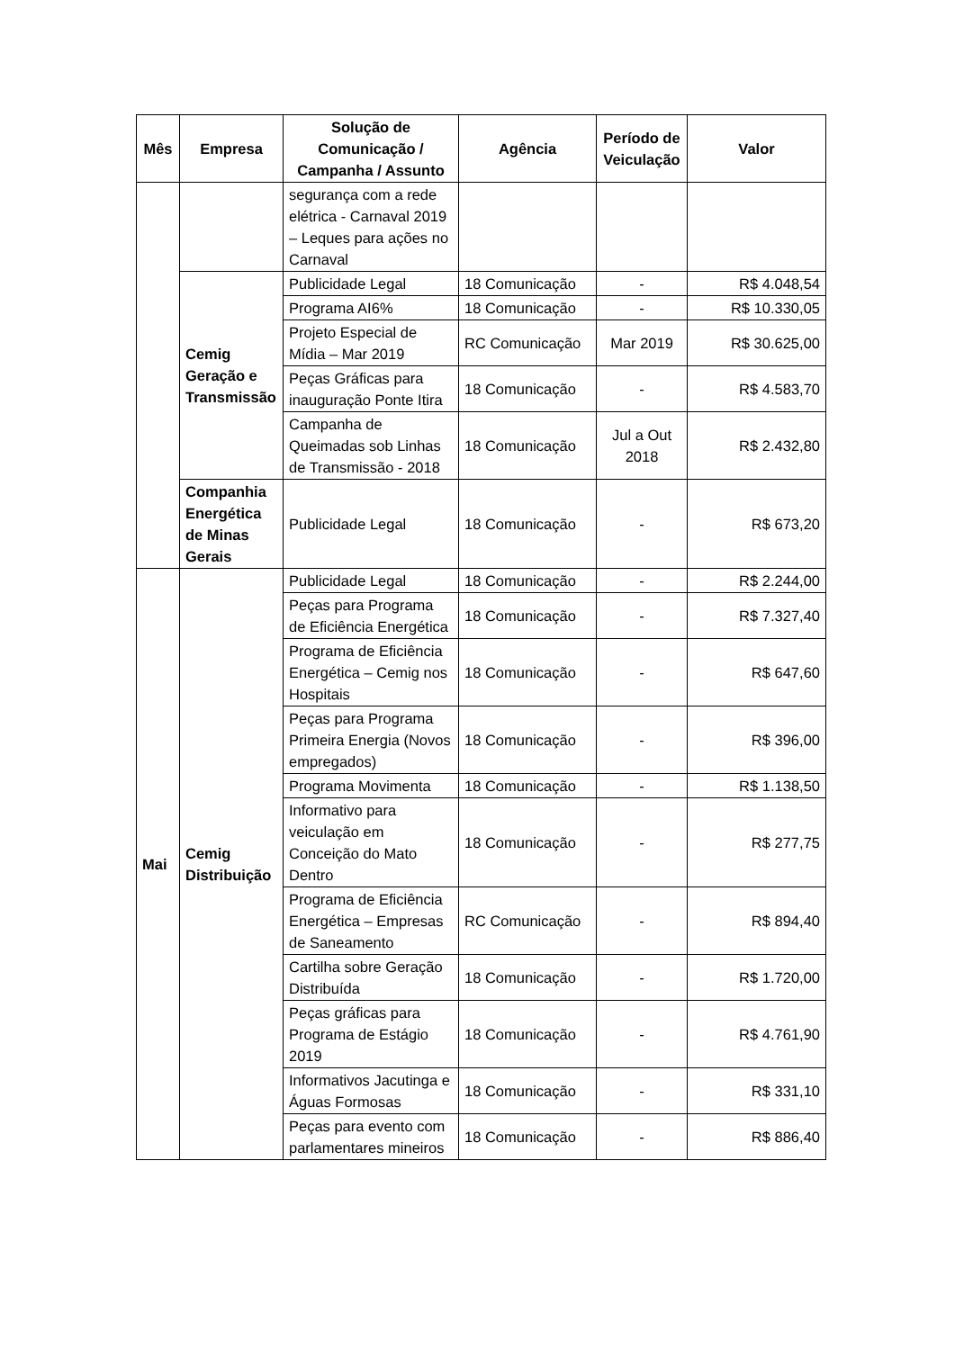| Mês | Empresa | Solução de Comunicação / Campanha / Assunto | Agência | Período de Veiculação | Valor |
| --- | --- | --- | --- | --- | --- |
| | | segurança com a rede elétrica - Carnaval 2019 – Leques para ações no Carnaval | | | |
| | Cemig Geração e Transmissão | Publicidade Legal | 18 Comunicação | - | R$ 4.048,54 |
| | | Programa AI6% | 18 Comunicação | - | R$ 10.330,05 |
| | | Projeto Especial de Mídia – Mar 2019 | RC Comunicação | Mar 2019 | R$ 30.625,00 |
| | | Peças Gráficas para inauguração Ponte Itira | 18 Comunicação | - | R$ 4.583,70 |
| | | Campanha de Queimadas sob Linhas de Transmissão - 2018 | 18 Comunicação | Jul a Out 2018 | R$ 2.432,80 |
| | Companhia Energética de Minas Gerais | Publicidade Legal | 18 Comunicação | - | R$ 673,20 |
| Mai | Cemig Distribuição | Publicidade Legal | 18 Comunicação | - | R$ 2.244,00 |
| | | Peças para Programa de Eficiência Energética | 18 Comunicação | - | R$ 7.327,40 |
| | | Programa de Eficiência Energética – Cemig nos Hospitais | 18 Comunicação | - | R$ 647,60 |
| | | Peças para Programa Primeira Energia (Novos empregados) | 18 Comunicação | - | R$ 396,00 |
| | | Programa Movimenta | 18 Comunicação | - | R$ 1.138,50 |
| | | Informativo para veiculação em Conceição do Mato Dentro | 18 Comunicação | - | R$ 277,75 |
| | | Programa de Eficiência Energética – Empresas de Saneamento | RC Comunicação | - | R$ 894,40 |
| | | Cartilha sobre Geração Distribuída | 18 Comunicação | - | R$ 1.720,00 |
| | | Peças gráficas para Programa de Estágio 2019 | 18 Comunicação | - | R$ 4.761,90 |
| | | Informativos Jacutinga e Águas Formosas | 18 Comunicação | - | R$ 331,10 |
| | | Peças para evento com parlamentares mineiros | 18 Comunicação | - | R$ 886,40 |